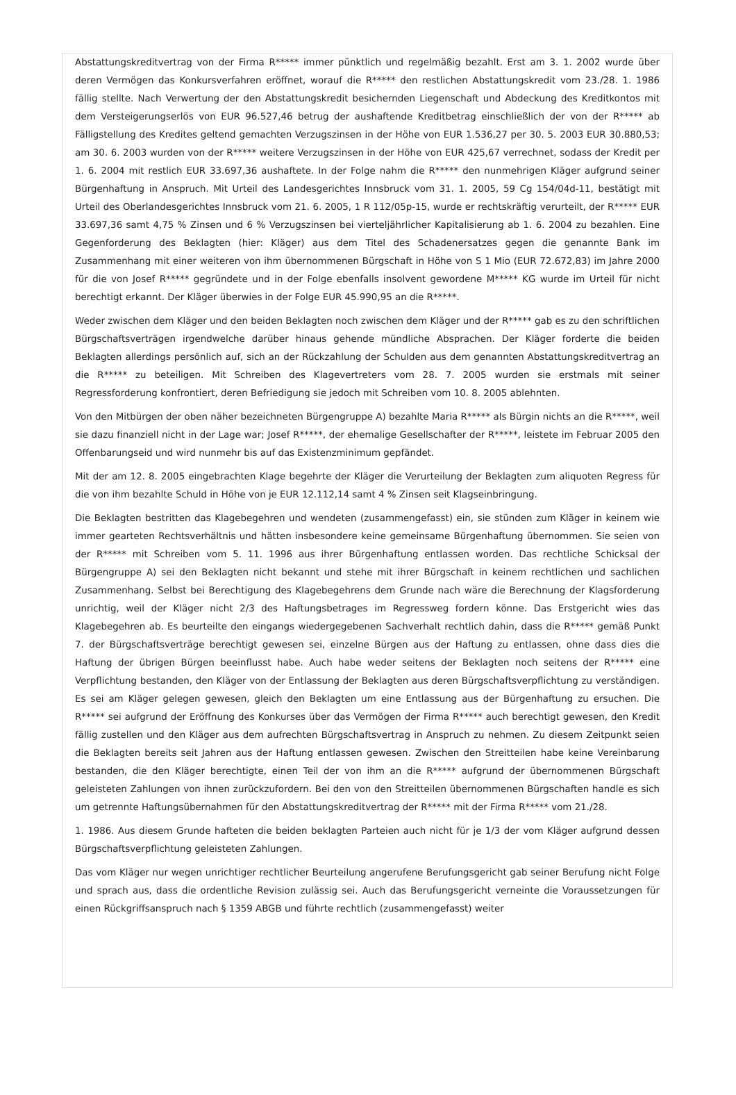Abstattungskreditvertrag von der Firma R***** immer pünktlich und regelmäßig bezahlt. Erst am 3. 1. 2002 wurde über deren Vermögen das Konkursverfahren eröffnet, worauf die R***** den restlichen Abstattungskredit vom 23./28. 1. 1986 fällig stellte. Nach Verwertung der den Abstattungskredit besichernden Liegenschaft und Abdeckung des Kreditkontos mit dem Versteigerungserlös von EUR 96.527,46 betrug der aushaftende Kreditbetrag einschließlich der von der R***** ab Fälligstellung des Kredites geltend gemachten Verzugszinsen in der Höhe von EUR 1.536,27 per 30. 5. 2003 EUR 30.880,53; am 30. 6. 2003 wurden von der R***** weitere Verzugszinsen in der Höhe von EUR 425,67 verrechnet, sodass der Kredit per 1. 6. 2004 mit restlich EUR 33.697,36 aushaftete. In der Folge nahm die R***** den nunmehrigen Kläger aufgrund seiner Bürgenhaftung in Anspruch. Mit Urteil des Landesgerichtes Innsbruck vom 31. 1. 2005, 59 Cg 154/04d-11, bestätigt mit Urteil des Oberlandesgerichtes Innsbruck vom 21. 6. 2005, 1 R 112/05p-15, wurde er rechtskräftig verurteilt, der R***** EUR 33.697,36 samt 4,75 % Zinsen und 6 % Verzugszinsen bei vierteljährlicher Kapitalisierung ab 1. 6. 2004 zu bezahlen. Eine Gegenforderung des Beklagten (hier: Kläger) aus dem Titel des Schadenersatzes gegen die genannte Bank im Zusammenhang mit einer weiteren von ihm übernommenen Bürgschaft in Höhe von S 1 Mio (EUR 72.672,83) im Jahre 2000 für die von Josef R***** gegründete und in der Folge ebenfalls insolvent gewordene M***** KG wurde im Urteil für nicht berechtigt erkannt. Der Kläger überwies in der Folge EUR 45.990,95 an die R*****.
Weder zwischen dem Kläger und den beiden Beklagten noch zwischen dem Kläger und der R***** gab es zu den schriftlichen Bürgschaftsverträgen irgendwelche darüber hinaus gehende mündliche Absprachen. Der Kläger forderte die beiden Beklagten allerdings persönlich auf, sich an der Rückzahlung der Schulden aus dem genannten Abstattungskreditvertrag an die R***** zu beteiligen. Mit Schreiben des Klagevertreters vom 28. 7. 2005 wurden sie erstmals mit seiner Regressforderung konfrontiert, deren Befriedigung sie jedoch mit Schreiben vom 10. 8. 2005 ablehnten.
Von den Mitbürgen der oben näher bezeichneten Bürgengruppe A) bezahlte Maria R***** als Bürgin nichts an die R*****, weil sie dazu finanziell nicht in der Lage war; Josef R*****, der ehemalige Gesellschafter der R*****, leistete im Februar 2005 den Offenbarungseid und wird nunmehr bis auf das Existenzminimum gepfändet.
Mit der am 12. 8. 2005 eingebrachten Klage begehrte der Kläger die Verurteilung der Beklagten zum aliquoten Regress für die von ihm bezahlte Schuld in Höhe von je EUR 12.112,14 samt 4 % Zinsen seit Klagseinbringung.
Die Beklagten bestritten das Klagebegehren und wendeten (zusammengefasst) ein, sie stünden zum Kläger in keinem wie immer gearteten Rechtsverhältnis und hätten insbesondere keine gemeinsame Bürgenhaftung übernommen. Sie seien von der R***** mit Schreiben vom 5. 11. 1996 aus ihrer Bürgenhaftung entlassen worden. Das rechtliche Schicksal der Bürgengruppe A) sei den Beklagten nicht bekannt und stehe mit ihrer Bürgschaft in keinem rechtlichen und sachlichen Zusammenhang. Selbst bei Berechtigung des Klagebegehrens dem Grunde nach wäre die Berechnung der Klagsforderung unrichtig, weil der Kläger nicht 2/3 des Haftungsbetrages im Regressweg fordern könne. Das Erstgericht wies das Klagebegehren ab. Es beurteilte den eingangs wiedergegebenen Sachverhalt rechtlich dahin, dass die R***** gemäß Punkt 7. der Bürgschaftsverträge berechtigt gewesen sei, einzelne Bürgen aus der Haftung zu entlassen, ohne dass dies die Haftung der übrigen Bürgen beeinflusst habe. Auch habe weder seitens der Beklagten noch seitens der R***** eine Verpflichtung bestanden, den Kläger von der Entlassung der Beklagten aus deren Bürgschaftsverpflichtung zu verständigen. Es sei am Kläger gelegen gewesen, gleich den Beklagten um eine Entlassung aus der Bürgenhaftung zu ersuchen. Die R***** sei aufgrund der Eröffnung des Konkurses über das Vermögen der Firma R***** auch berechtigt gewesen, den Kredit fällig zustellen und den Kläger aus dem aufrechten Bürgschaftsvertrag in Anspruch zu nehmen. Zu diesem Zeitpunkt seien die Beklagten bereits seit Jahren aus der Haftung entlassen gewesen. Zwischen den Streitteilen habe keine Vereinbarung bestanden, die den Kläger berechtigte, einen Teil der von ihm an die R***** aufgrund der übernommenen Bürgschaft geleisteten Zahlungen von ihnen zurückzufordern. Bei den von den Streitteilen übernommenen Bürgschaften handle es sich um getrennte Haftungsübernahmen für den Abstattungskreditvertrag der R***** mit der Firma R***** vom 21./28.
1. 1986. Aus diesem Grunde hafteten die beiden beklagten Parteien auch nicht für je 1/3 der vom Kläger aufgrund dessen Bürgschaftsverpflichtung geleisteten Zahlungen.
Das vom Kläger nur wegen unrichtiger rechtlicher Beurteilung angerufene Berufungsgericht gab seiner Berufung nicht Folge und sprach aus, dass die ordentliche Revision zulässig sei. Auch das Berufungsgericht verneinte die Voraussetzungen für einen Rückgriffsanspruch nach § 1359 ABGB und führte rechtlich (zusammengefasst) weiter